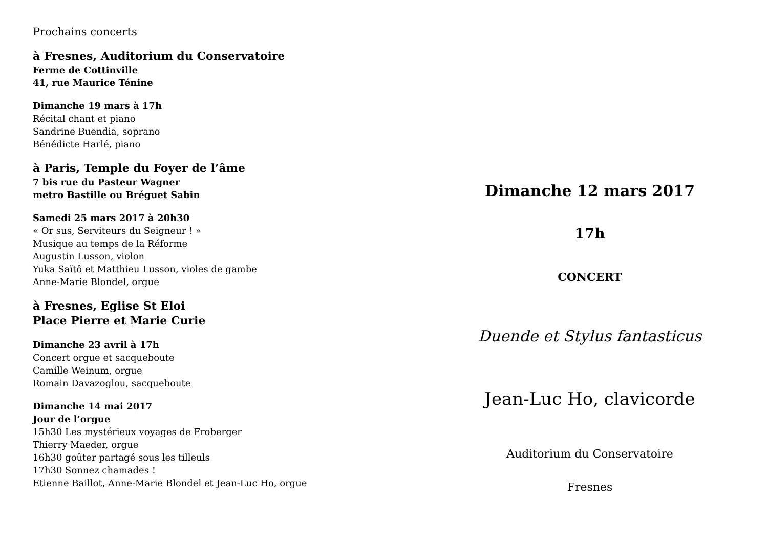Prochains concerts
à Fresnes, Auditorium du Conservatoire
Ferme de Cottinville
41, rue Maurice Ténine
Dimanche 19 mars à 17h
Récital chant et piano
Sandrine Buendia, soprano
Bénédicte Harlé, piano
à Paris, Temple du Foyer de l’âme
7 bis rue du Pasteur Wagner
metro Bastille ou Bréguet Sabin
Samedi 25 mars 2017 à 20h30
« Or sus, Serviteurs du Seigneur ! »
Musique au temps de la Réforme
Augustin Lusson, violon
Yuka Saïtô et Matthieu Lusson, violes de gambe
Anne-Marie Blondel, orgue
à Fresnes, Eglise St Eloi
Place Pierre et Marie Curie
Dimanche 23 avril à 17h
Concert orgue et sacqueboute
Camille Weinum, orgue
Romain Davazoglou, sacqueboute
Dimanche 14 mai 2017
Jour de l’orgue
15h30 Les mystérieux voyages de Froberger
Thierry Maeder, orgue
16h30 goûter partagé sous les tilleuls
17h30 Sonnez chamades !
Etienne Baillot, Anne-Marie Blondel et Jean-Luc Ho, orgue
Dimanche 12 mars 2017
17h
CONCERT
Duende et Stylus fantasticus
Jean-Luc Ho, clavicorde
Auditorium du Conservatoire
Fresnes